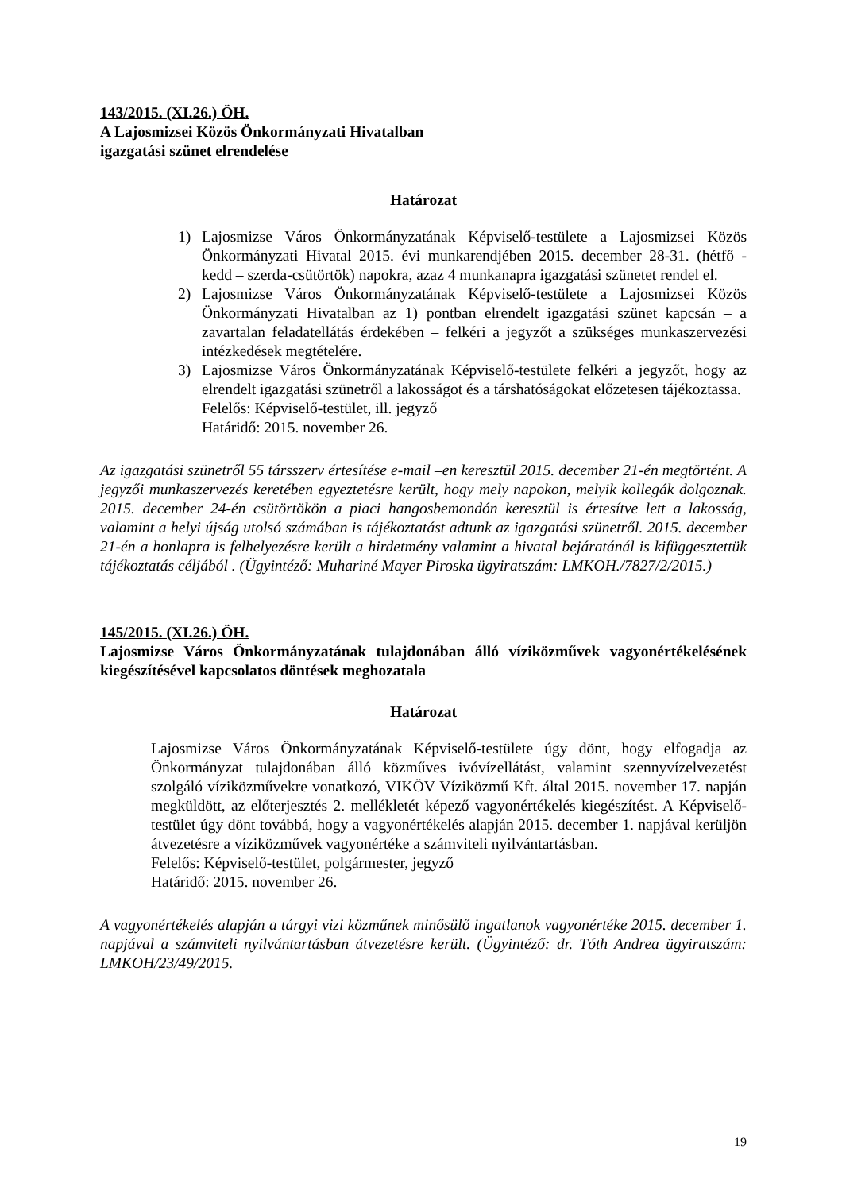143/2015. (XI.26.) ÖH.
A Lajosmizsei Közös Önkormányzati Hivatalban
igazgatási szünet elrendelése
Határozat
1) Lajosmizse Város Önkormányzatának Képviselő-testülete a Lajosmizsei Közös Önkormányzati Hivatal 2015. évi munkarendjében 2015. december 28-31. (hétfő - kedd – szerda-csütörtök) napokra, azaz 4 munkanapra igazgatási szünetet rendel el.
2) Lajosmizse Város Önkormányzatának Képviselő-testülete a Lajosmizsei Közös Önkormányzati Hivatalban az 1) pontban elrendelt igazgatási szünet kapcsán – a zavartalan feladatellátás érdekében – felkéri a jegyzőt a szükséges munkaszervezési intézkedések megtételére.
3) Lajosmizse Város Önkormányzatának Képviselő-testülete felkéri a jegyzőt, hogy az elrendelt igazgatási szünetről a lakosságot és a társhatóságokat előzetesen tájékoztassa.
Felelős: Képviselő-testület, ill. jegyző
Határidő: 2015. november 26.
Az igazgatási szünetről 55 társszerv értesítése e-mail –en keresztül 2015. december 21-én megtörtént. A jegyzői munkaszervezés keretében egyeztetésre került, hogy mely napokon, melyik kollegák dolgoznak. 2015. december 24-én csütörtökön a piaci hangosbemondón keresztül is értesítve lett a lakosság, valamint a helyi újság utolsó számában is tájékoztatást adtunk az igazgatási szünetről. 2015. december 21-én a honlapra is felhelyezésre került a hirdetmény valamint a hivatal bejáratánál is kifüggesztettük tájékoztatás céljából . (Ügyintéző: Muhariné Mayer Piroska ügyiratszám: LMKOH./7827/2/2015.)
145/2015. (XI.26.) ÖH.
Lajosmizse Város Önkormányzatának tulajdonában álló víziközművek vagyonértékelésének kiegészítésével kapcsolatos döntések meghozatala
Határozat
Lajosmizse Város Önkormányzatának Képviselő-testülete úgy dönt, hogy elfogadja az Önkormányzat tulajdonában álló közműves ivóvízellátást, valamint szennyvízelvezetést szolgáló víziközművekre vonatkozó, VIKÖV Víziközmű Kft. által 2015. november 17. napján megküldött, az előterjesztés 2. mellékletét képező vagyonértékelés kiegészítést. A Képviselő-testület úgy dönt továbbá, hogy a vagyonértékelés alapján 2015. december 1. napjával kerüljön átvezetésre a víziközművek vagyonértéke a számviteli nyilvántartásban.
Felelős: Képviselő-testület, polgármester, jegyző
Határidő: 2015. november 26.
A vagyonértékelés alapján a tárgyi vizi közműnek minősülő ingatlanok vagyonértéke 2015. december 1. napjával a számviteli nyilvántartásban átvezetésre került. (Ügyintéző: dr. Tóth Andrea ügyiratszám: LMKOH/23/49/2015.
19